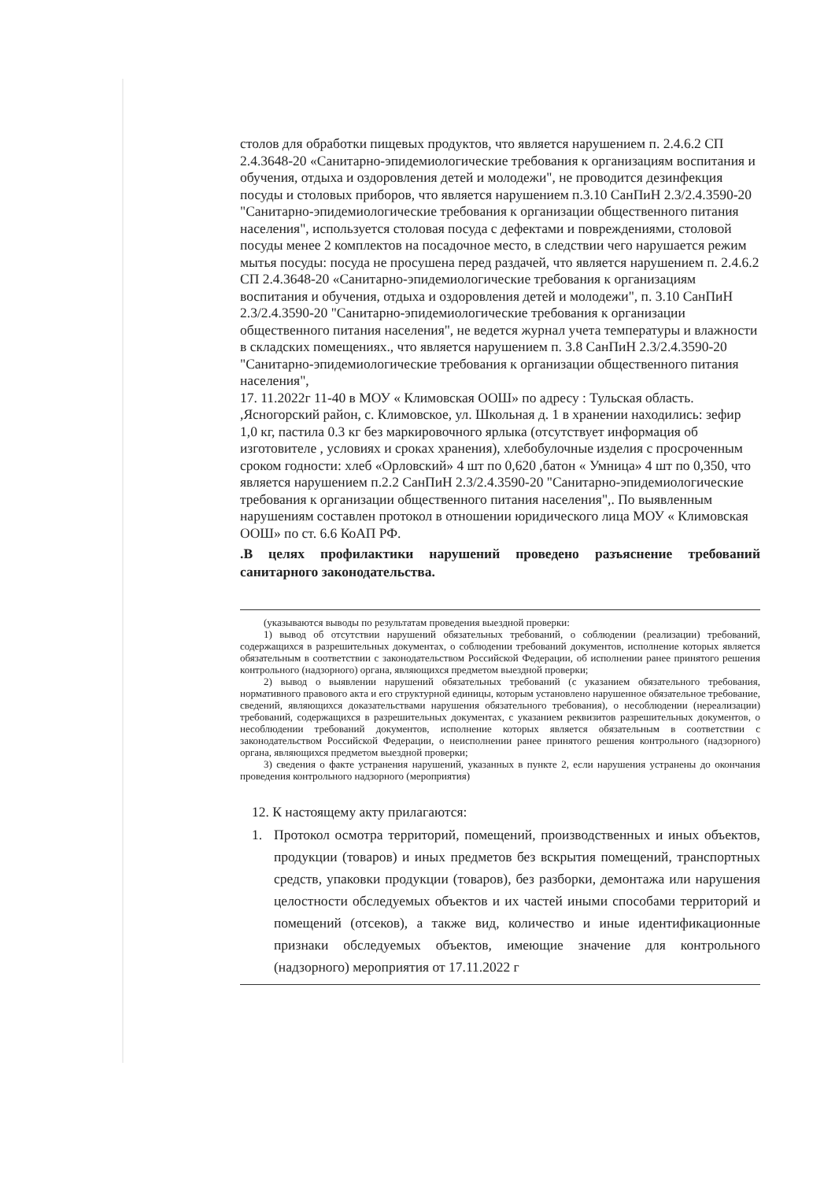столов для обработки пищевых продуктов, что является нарушением п. 2.4.6.2 СП 2.4.3648-20 «Санитарно-эпидемиологические требования к организациям воспитания и обучения, отдыха и оздоровления детей и молодежи", не проводится дезинфекция посуды и столовых приборов, что является нарушением п.3.10 СанПиН 2.3/2.4.3590-20 "Санитарно-эпидемиологические требования к организации общественного питания населения", используется столовая посуда с дефектами и повреждениями, столовой посуды менее 2 комплектов на посадочное место, в следствии чего нарушается режим мытья посуды: посуда не просушена перед раздачей, что является нарушением п. 2.4.6.2 СП 2.4.3648-20 «Санитарно-эпидемиологические требования к организациям воспитания и обучения, отдыха и оздоровления детей и молодежи", п. 3.10 СанПиН 2.3/2.4.3590-20 "Санитарно-эпидемиологические требования к организации общественного питания населения", не ведется журнал учета температуры и влажности в складских помещениях., что является нарушением п. 3.8 СанПиН 2.3/2.4.3590-20 "Санитарно-эпидемиологические требования к организации общественного питания населения",
17. 11.2022г 11-40 в МОУ « Климовская ООШ» по адресу : Тульская область. ,Ясногорский район, с. Климовское, ул. Школьная д. 1 в хранении находились: зефир 1,0 кг, пастила 0.3 кг без маркировочного ярлыка (отсутствует информация об изготовителе , условиях и сроках хранения), хлебобулочные изделия с просроченным сроком годности: хлеб «Орловский» 4 шт по 0,620 ,батон « Умница» 4 шт по 0,350, что является нарушением п.2.2 СанПиН 2.3/2.4.3590-20 "Санитарно-эпидемиологические требования к организации общественного питания населения",. По выявленным нарушениям составлен протокол в отношении юридического лица МОУ « Климовская ООШ» по ст. 6.6 КоАП РФ.
.В целях профилактики нарушений проведено разъяснение требований санитарного законодательства.
(указываются выводы по результатам проведения выездной проверки:
1) вывод об отсутствии нарушений обязательных требований, о соблюдении (реализации) требований, содержащихся в разрешительных документах, о соблюдении требований документов, исполнение которых является обязательным в соответствии с законодательством Российской Федерации, об исполнении ранее принятого решения контрольного (надзорного) органа, являющихся предметом выездной проверки;
2) вывод о выявлении нарушений обязательных требований (с указанием обязательного требования, нормативного правового акта и его структурной единицы, которым установлено нарушенное обязательное требование, сведений, являющихся доказательствами нарушения обязательного требования), о несоблюдении (нереализации) требований, содержащихся в разрешительных документах, с указанием реквизитов разрешительных документов, о несоблюдении требований документов, исполнение которых является обязательным в соответствии с законодательством Российской Федерации, о неисполнении ранее принятого решения контрольного (надзорного) органа, являющихся предметом выездной проверки;
3) сведения о факте устранения нарушений, указанных в пункте 2, если нарушения устранены до окончания проведения контрольного надзорного (мероприятия)
12. К настоящему акту прилагаются:
1. Протокол осмотра территорий, помещений, производственных и иных объектов, продукции (товаров) и иных предметов без вскрытия помещений, транспортных средств, упаковки продукции (товаров), без разборки, демонтажа или нарушения целостности обследуемых объектов и их частей иными способами территорий и помещений (отсеков), а также вид, количество и иные идентификационные признаки обследуемых объектов, имеющие значение для контрольного (надзорного) мероприятия от 17.11.2022 г